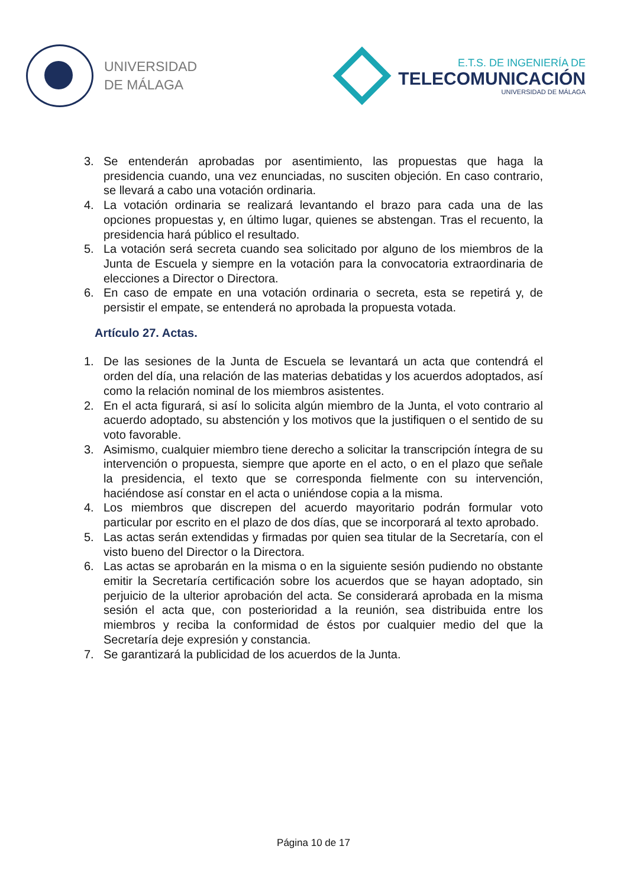UNIVERSIDAD
DE MÁLAGA
E.T.S. DE INGENIERÍA DE
TELECOMUNICACIÓN
UNIVERSIDAD DE MÁLAGA
3. Se entenderán aprobadas por asentimiento, las propuestas que haga la presidencia cuando, una vez enunciadas, no susciten objeción. En caso contrario, se llevará a cabo una votación ordinaria.
4. La votación ordinaria se realizará levantando el brazo para cada una de las opciones propuestas y, en último lugar, quienes se abstengan. Tras el recuento, la presidencia hará público el resultado.
5. La votación será secreta cuando sea solicitado por alguno de los miembros de la Junta de Escuela y siempre en la votación para la convocatoria extraordinaria de elecciones a Director o Directora.
6. En caso de empate en una votación ordinaria o secreta, esta se repetirá y, de persistir el empate, se entenderá no aprobada la propuesta votada.
Artículo 27. Actas.
1. De las sesiones de la Junta de Escuela se levantará un acta que contendrá el orden del día, una relación de las materias debatidas y los acuerdos adoptados, así como la relación nominal de los miembros asistentes.
2. En el acta figurará, si así lo solicita algún miembro de la Junta, el voto contrario al acuerdo adoptado, su abstención y los motivos que la justifiquen o el sentido de su voto favorable.
3. Asimismo, cualquier miembro tiene derecho a solicitar la transcripción íntegra de su intervención o propuesta, siempre que aporte en el acto, o en el plazo que señale la presidencia, el texto que se corresponda fielmente con su intervención, haciéndose así constar en el acta o uniéndose copia a la misma.
4. Los miembros que discrepen del acuerdo mayoritario podrán formular voto particular por escrito en el plazo de dos días, que se incorporará al texto aprobado.
5. Las actas serán extendidas y firmadas por quien sea titular de la Secretaría, con el visto bueno del Director o la Directora.
6. Las actas se aprobarán en la misma o en la siguiente sesión pudiendo no obstante emitir la Secretaría certificación sobre los acuerdos que se hayan adoptado, sin perjuicio de la ulterior aprobación del acta. Se considerará aprobada en la misma sesión el acta que, con posterioridad a la reunión, sea distribuida entre los miembros y reciba la conformidad de éstos por cualquier medio del que la Secretaría deje expresión y constancia.
7. Se garantizará la publicidad de los acuerdos de la Junta.
Página 10 de 17